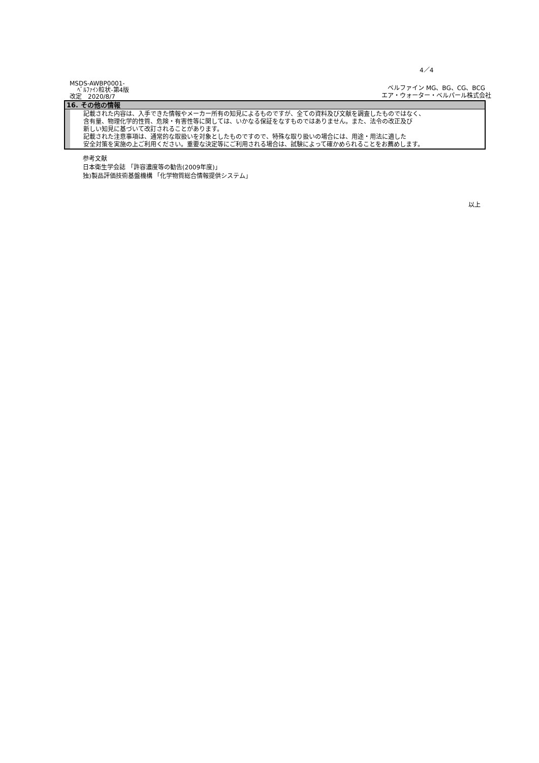4／4
MSDS-AWBP0001-
ﾍﾞﾙﾌｧｲﾝ粒状-第4版
改定　2020/8/7
ベルファイン MG、BG、CG、BCG
エア・ウォーター・ベルパール株式会社
16. その他の情報
記載された内容は、入手できた情報やメーカー所有の知見によるものですが、全ての資料及び文献を調査したものではなく、
含有量、物理化学的性質、危険・有害性等に関しては、いかなる保証をなすものではありません。また、法令の改正及び
新しい知見に基づいて改訂されることがあります。
記載された注意事項は、通常的な取扱いを対象としたものですので、特殊な取り扱いの場合には、用途・用法に適した
安全対策を実施の上ご利用ください。重要な決定等にご利用される場合は、試験によって確かめられることをお薦めします。
参考文献
日本衛生学会誌 「許容濃度等の勧告(2009年度)」
独)製品評価技術基盤機構 「化学物質総合情報提供システム」
以上